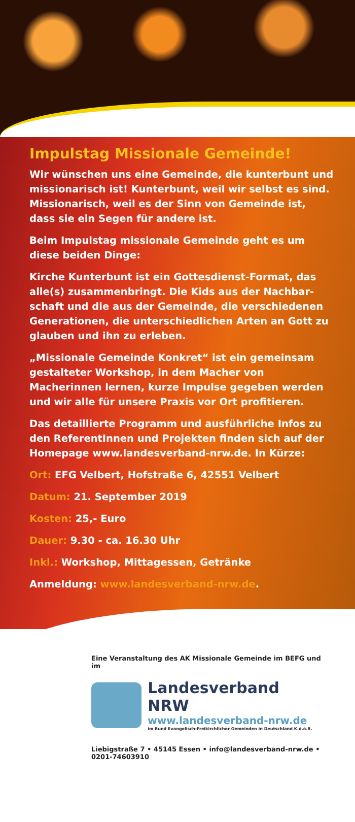Impulstag Missionale Gemeinde!
Wir wünschen uns eine Gemeinde, die kunterbunt und missionarisch ist! Kunterbunt, weil wir selbst es sind. Missionarisch, weil es der Sinn von Gemeinde ist, dass sie ein Segen für andere ist.
Beim Impulstag missionale Gemeinde geht es um diese beiden Dinge:
Kirche Kunterbunt ist ein Gottesdienst-Format, das alle(s) zusammenbringt. Die Kids aus der Nachbar­schaft und die aus der Gemeinde, die verschiedenen Generationen, die unterschiedlichen Arten an Gott zu glauben und ihn zu erleben.
„Missionale Gemeinde Konkret“ ist ein gemeinsam ge­stalteter Workshop, in dem Macher von Macherinnen lernen, kurze Impulse gegeben werden und wir alle für unsere Praxis vor Ort profitieren.
Das detaillierte Programm und ausführliche Infos zu den ReferentInnen und Projekten finden sich auf der Homepage www.landesverband-nrw.de. In Kürze:
Ort: EFG Velbert, Hofstraße 6, 42551 Velbert
Datum: 21. September 2019
Kosten: 25,- Euro
Dauer: 9.30 - ca. 16.30 Uhr
Inkl.: Workshop, Mittagessen, Getränke
Anmeldung: www.landesverband-nrw.de.
Eine Veranstaltung des AK Missionale Gemeinde im BEFG und im
Landesverband NRW
www.landesverband-nrw.de
im Bund Evangelisch-Freikirchlicher Gemeinden in Deutschland K.d.ö.R.
Liebigstraße 7 • 45145 Essen • info@landesverband-nrw.de • 0201-74603910